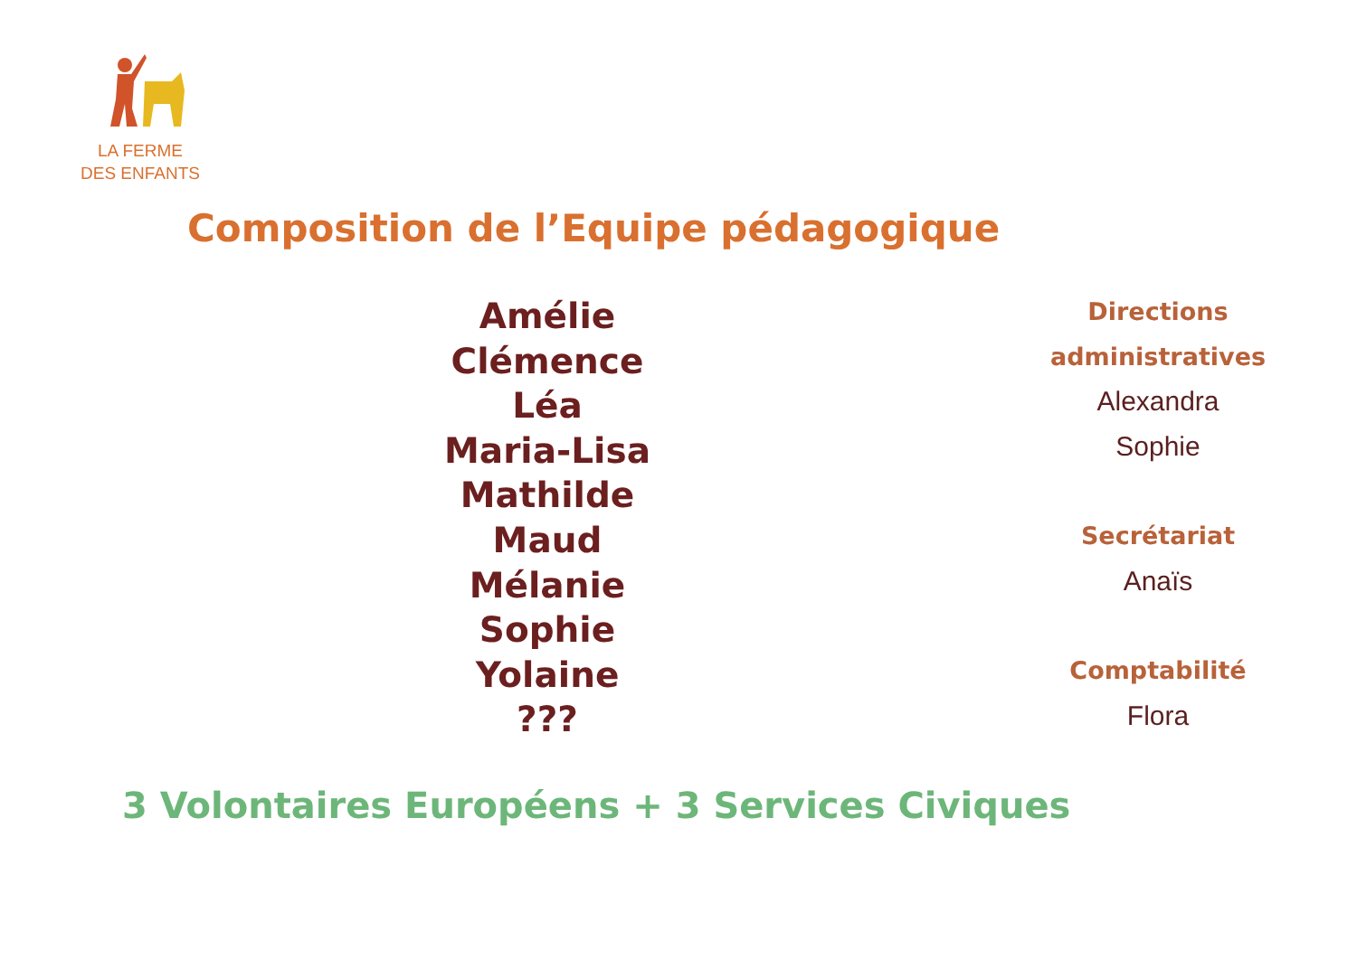LA FERME
DES ENFANTS
Composition de l’Equipe pédagogique
Amélie
Clémence
Léa
Maria-Lisa
Mathilde
Maud
Mélanie
Sophie
Yolaine
???
Directions
administratives
Alexandra
Sophie
Secrétariat
Anaïs
Comptabilité
Flora
3 Volontaires Européens + 3 Services Civiques